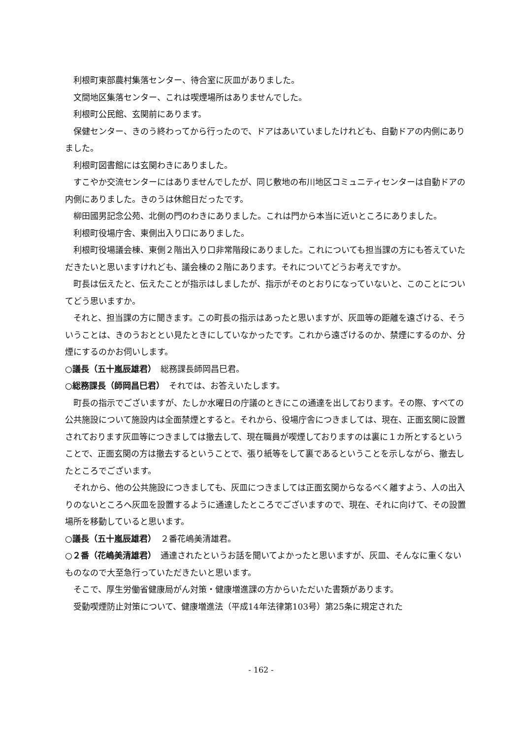利根町東部農村集落センター、待合室に灰皿がありました。
文間地区集落センター、これは喫煙場所はありませんでした。
利根町公民館、玄関前にあります。
保健センター、きのう終わってから行ったので、ドアはあいていましたけれども、自動ドアの内側にありました。
利根町図書館には玄関わきにありました。
すこやか交流センターにはありませんでしたが、同じ敷地の布川地区コミュニティセンターは自動ドアの内側にありました。きのうは休館日だったです。
柳田國男記念公苑、北側の門のわきにありました。これは門から本当に近いところにありました。
利根町役場庁舎、東側出入り口にありました。
利根町役場議会棟、東側２階出入り口非常階段にありました。これについても担当課の方にも答えていただきたいと思いますけれども、議会棟の２階にあります。それについてどうお考えですか。
町長は伝えたと、伝えたことが指示はしましたが、指示がそのとおりになっていないと、このことについてどう思いますか。
それと、担当課の方に聞きます。この町長の指示はあったと思いますが、灰皿等の距離を遠ざける、そういうことは、きのうおととい見たときにしていなかったです。これから遠ざけるのか、禁煙にするのか、分煙にするのかお伺いします。
○議長（五十嵐辰雄君）　総務課長師岡昌巳君。
○総務課長（師岡昌巳君）　それでは、お答えいたします。
町長の指示でございますが、たしか水曜日の庁議のときにこの通達を出しております。その際、すべての公共施設について施設内は全面禁煙とすると。それから、役場庁舎につきましては、現在、正面玄関に設置されております灰皿等につきましては撤去して、現在職員が喫煙しておりますのは裏に１カ所とするということで、正面玄関の方は撤去するということで、張り紙等をして裏であるということを示しながら、撤去したところでございます。
それから、他の公共施設につきましても、灰皿につきましては正面玄関からなるべく離すよう、人の出入りのないところへ灰皿を設置するように通達したところでございますので、現在、それに向けて、その設置場所を移動していると思います。
○議長（五十嵐辰雄君）　２番花嶋美清雄君。
○２番（花嶋美清雄君）　通達されたというお話を聞いてよかったと思いますが、灰皿、そんなに重くないものなので大至急行っていただきたいと思います。
そこで、厚生労働省健康局がん対策・健康増進課の方からいただいた書類があります。
受動喫煙防止対策について、健康増進法（平成14年法律第103号）第25条に規定された
- 162 -